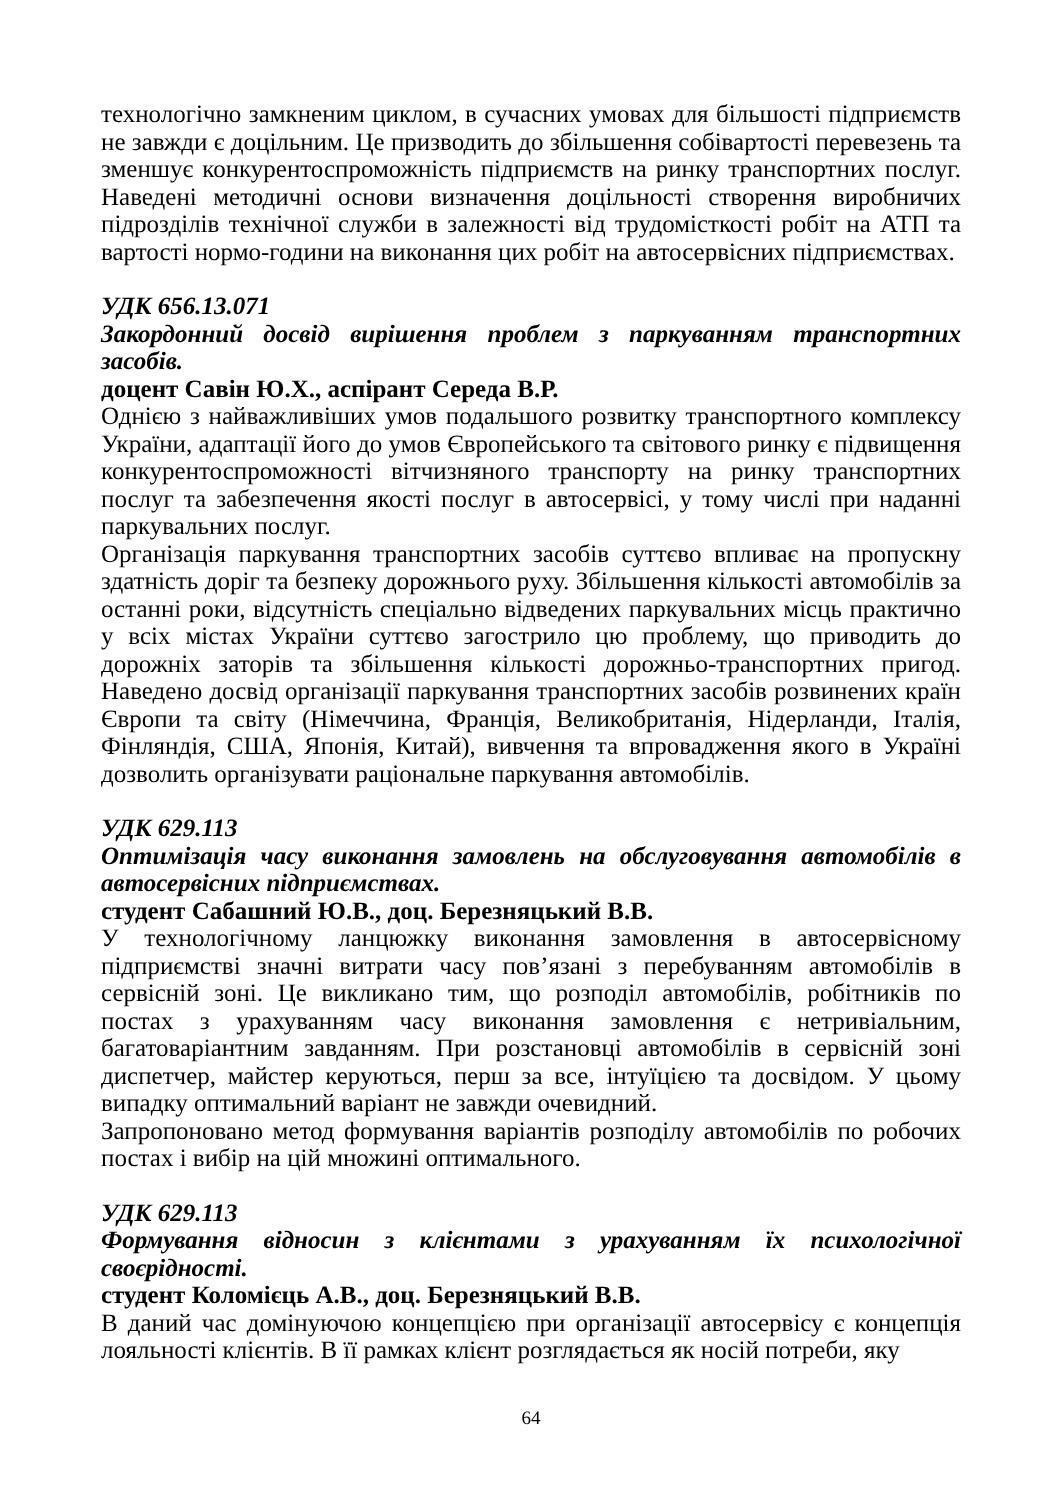технологічно замкненим циклом, в сучасних умовах для більшості підприємств не завжди є доцільним. Це призводить до збільшення собівартості перевезень та зменшує конкурентоспроможність підприємств на ринку транспортних послуг. Наведені методичні основи визначення доцільності створення виробничих підрозділів технічної служби в залежності від трудомісткості робіт на АТП та вартості нормо-години на виконання цих робіт на автосервісних підприємствах.
УДК 656.13.071
Закордонний досвід вирішення проблем з паркуванням транспортних засобів.
доцент Савін Ю.Х., аспірант Середа В.Р.
Однією з найважливіших умов подальшого розвитку транспортного комплексу України, адаптації його до умов Європейського та світового ринку є підвищення конкурентоспроможності вітчизняного транспорту на ринку транспортних послуг та забезпечення якості послуг в автосервісі, у тому числі при наданні паркувальних послуг.
Організація паркування транспортних засобів суттєво впливає на пропускну здатність доріг та безпеку дорожнього руху. Збільшення кількості автомобілів за останні роки, відсутність спеціально відведених паркувальних місць практично у всіх містах України суттєво загострило цю проблему, що приводить до дорожніх заторів та збільшення кількості дорожньо-транспортних пригод. Наведено досвід організації паркування транспортних засобів розвинених країн Європи та світу (Німеччина, Франція, Великобританія, Нідерланди, Італія, Фінляндія, США, Японія, Китай), вивчення та впровадження якого в Україні дозволить організувати раціональне паркування автомобілів.
УДК 629.113
Оптимізація часу виконання замовлень на обслуговування автомобілів в автосервісних підприємствах.
студент Сабашний Ю.В., доц. Березняцький В.В.
У технологічному ланцюжку виконання замовлення в автосервісному підприємстві значні витрати часу пов’язані з перебуванням автомобілів в сервісній зоні. Це викликано тим, що розподіл автомобілів, робітників по постах з урахуванням часу виконання замовлення є нетривіальним, багатоваріантним завданням. При розстановці автомобілів в сервісній зоні диспетчер, майстер керуються, перш за все, інтуїцією та досвідом. У цьому випадку оптимальний варіант не завжди очевидний.
Запропоновано метод формування варіантів розподілу автомобілів по робочих постах і вибір на цій множині оптимального.
УДК 629.113
Формування відносин з клієнтами з урахуванням їх психологічної своєрідності.
студент Коломієць А.В., доц. Березняцький В.В.
В даний час домінуючою концепцією при організації автосервісу є концепція лояльності клієнтів. В її рамках клієнт розглядається як носій потреби, яку
64